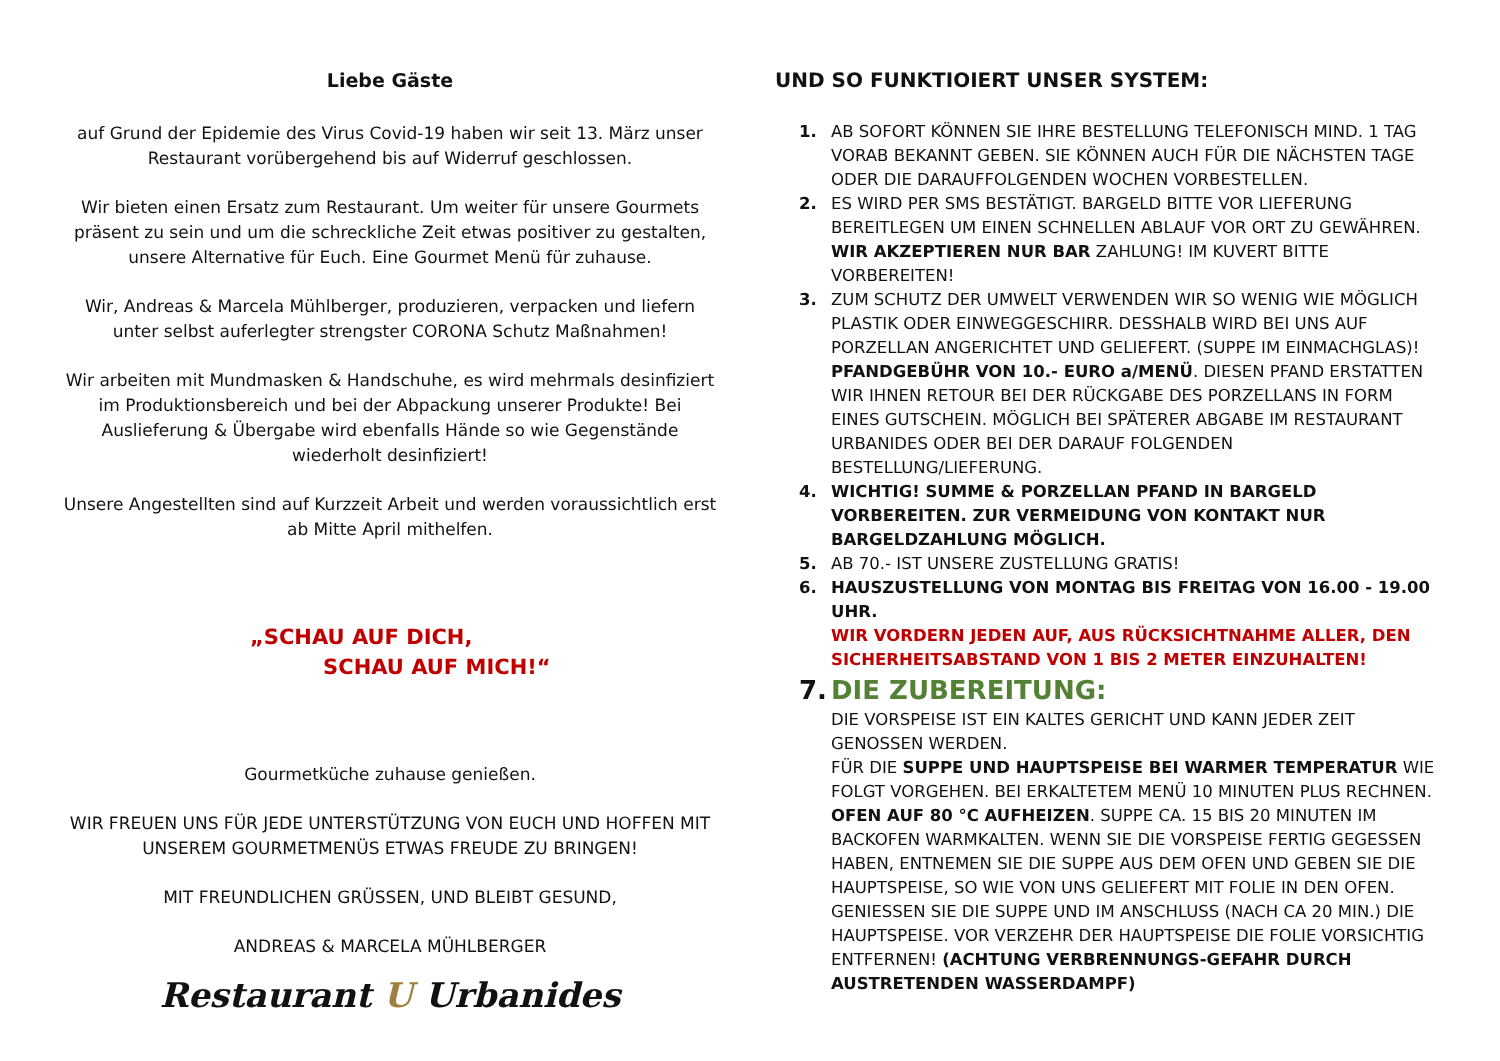Liebe Gäste
auf Grund der Epidemie des Virus Covid-19 haben wir seit 13. März unser Restaurant vorübergehend bis auf Widerruf geschlossen.
Wir bieten einen Ersatz zum Restaurant. Um weiter für unsere Gourmets präsent zu sein und um die schreckliche Zeit etwas positiver zu gestalten, unsere Alternative für Euch. Eine Gourmet Menü für zuhause.
Wir, Andreas & Marcela Mühlberger, produzieren, verpacken und liefern unter selbst auferlegter strengster CORONA Schutz Maßnahmen!
Wir arbeiten mit Mundmasken & Handschuhe, es wird mehrmals desinfiziert im Produktionsbereich und bei der Abpackung unserer Produkte! Bei Auslieferung & Übergabe wird ebenfalls Hände so wie Gegenstände wiederholt desinfiziert!
Unsere Angestellten sind auf Kurzzeit Arbeit und werden voraussichtlich erst ab Mitte April mithelfen.
„SCHAU AUF DICH,
SCHAU AUF MICH!“
Gourmetküche zuhause genießen.
WIR FREUEN UNS FÜR JEDE UNTERSTÜTZUNG VON EUCH UND HOFFEN MIT UNSEREM GOURMETMENÜS ETWAS FREUDE ZU BRINGEN!
MIT FREUNDLICHEN GRÜSSEN, UND BLEIBT GESUND,
ANDREAS & MARCELA MÜHLBERGER
Restaurant U Urbanides
UND SO FUNKTIOIERT UNSER SYSTEM:
1. AB SOFORT KÖNNEN SIE IHRE BESTELLUNG TELEFONISCH MIND. 1 TAG VORAB BEKANNT GEBEN. SIE KÖNNEN AUCH FÜR DIE NÄCHSTEN TAGE ODER DIE DARAUFFOLGENDEN WOCHEN VORBESTELLEN.
2. ES WIRD PER SMS BESTÄTIGT. BARGELD BITTE VOR LIEFERUNG BEREITLEGEN UM EINEN SCHNELLEN ABLAUF VOR ORT ZU GEWÄHREN. WIR AKZEPTIEREN NUR BAR ZAHLUNG! IM KUVERT BITTE VORBEREITEN!
3. ZUM SCHUTZ DER UMWELT VERWENDEN WIR SO WENIG WIE MÖGLICH PLASTIK ODER EINWEGGESCHIRR. DESSHALB WIRD BEI UNS AUF PORZELLAN ANGERICHTET UND GELIEFERT. (SUPPE IM EINMACHGLAS)! PFANDGEBÜHR VON 10.- EURO a/MENÜ. DIESEN PFAND ERSTATTEN WIR IHNEN RETOUR BEI DER RÜCKGABE DES PORZELLANS IN FORM EINES GUTSCHEIN. MÖGLICH BEI SPÄTERER ABGABE IM RESTAURANT URBANIDES ODER BEI DER DARAUF FOLGENDEN BESTELLUNG/LIEFERUNG.
4. WICHTIG! SUMME & PORZELLAN PFAND IN BARGELD VORBEREITEN. ZUR VERMEIDUNG VON KONTAKT NUR BARGELDZAHLUNG MÖGLICH.
5. AB 70.- IST UNSERE ZUSTELLUNG GRATIS!
6. HAUSZUSTELLUNG VON MONTAG BIS FREITAG VON 16.00 - 19.00 UHR.
WIR VORDERN JEDEN AUF, AUS RÜCKSICHTNAHME ALLER, DEN SICHERHEITSABSTAND VON 1 BIS 2 METER EINZUHALTEN!
7. DIE ZUBEREITUNG:
DIE VORSPEISE IST EIN KALTES GERICHT UND KANN JEDER ZEIT GENOSSEN WERDEN.
FÜR DIE SUPPE UND HAUPTSPEISE BEI WARMER TEMPERATUR WIE FOLGT VORGEHEN. BEI ERKALTETEM MENÜ 10 MINUTEN PLUS RECHNEN.
OFEN AUF 80 °C AUFHEIZEN. SUPPE CA. 15 BIS 20 MINUTEN IM BACKOFEN WARMKALTEN. WENN SIE DIE VORSPEISE FERTIG GEGESSEN HABEN, ENTNEMEN SIE DIE SUPPE AUS DEM OFEN UND GEBEN SIE DIE HAUPTSPEISE, SO WIE VON UNS GELIEFERT MIT FOLIE IN DEN OFEN. GENIESSEN SIE DIE SUPPE UND IM ANSCHLUSS (NACH CA 20 MIN.) DIE HAUPTSPEISE. VOR VERZEHR DER HAUPTSPEISE DIE FOLIE VORSICHTIG ENTFERNEN! (ACHTUNG VERBRENNUNGS-GEFAHR DURCH AUSTRETENDEN WASSERDAMPF)